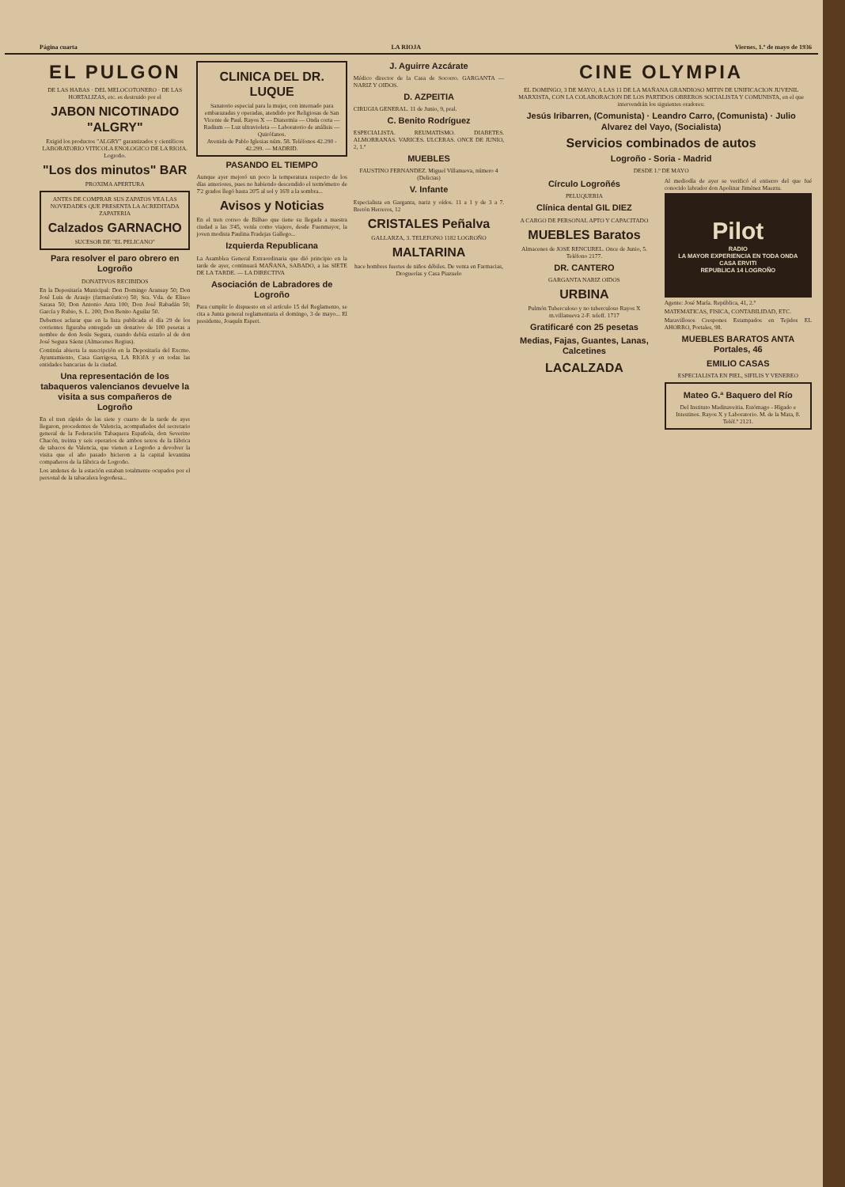Página cuarta LA RIOJA Viernes, 1.º de mayo de 1936
EL PULGON
DE LAS HABAS · DEL MELOCOTONERO · DE LAS HORTALIZAS, etc. es destruido por el
JABON NICOTINADO "ALGRY"
Exigid los productos "ALGRY" garantizados y científicos
LABORATORIO VITICOLA ENOLOGICO DE LA RIOJA. Logroño.
"Los dos minutos" BAR
PROXIMA APERTURA
ANTES DE COMPRAR SUS ZAPATOS VEA LAS NOVEDADES QUE PRESENTA LA ACREDITADA ZAPATERIA
Calzados GARNACHO
SUCESOR DE "EL PELICANO"
Para resolver el paro obrero en Logroño
DONATIVOS RECIBIDOS
En la Depositaría Municipal: Don Domingo Aransay 50; Don José Luis de Araujo (farmacéutico) 50; Sra. Vda. de Eliseo Sarasa 50; Don Antonio Anta 100; Don José Rabadán 50; García y Rubio, S. L. 200; Don Benito Aguilar 50.
Debemos aclarar que en la lista publicada el día 29 de los corrientes figuraba entregado un donativo de 100 pesetas a nombre de don Jesús Segura, cuando debía estarlo al de don José Segura Sáenz (Almacenes Regius).
Continúa abierta la suscripción en la Depositaría del Excmo. Ayuntamiento, Casa Garrigosa, LA RIOJA y en todas las entidades bancarias de la ciudad.
Una representación de los tabaqueros valencianos devuelve la visita a sus compañeros de Logroño
En el tren rápido de las siete y cuarto de la tarde de ayer llegaron, procedentes de Valencia, acompañados del secretario general de la Federación Tabaquera Española, don Severino Chacón, treinta y seis operarios de ambos sexos de la fábrica de tabacos de Valencia, que vienen a Logroño a devolver la visita que el año pasado hicieron a la capital levantina compañeros de la fábrica de Logroño.
Los andenes de la estación estaban totalmente ocupados por el personal de la tabacalera logroñesa...
CLINICA DEL DR. LUQUE
Sanatorio especial para la mujer, con internado para embarazadas y operadas, atendido por Religiosas de San Vicente de Paul. Rayos X — Diatermia — Onda corta — Radium — Luz ultravioleta — Laboratorio de análisis — Quirófanos.
Avenida de Pablo Iglesias núm. 58. Teléfonos 42.290 - 42.299. — MADRID.
PASANDO EL TIEMPO
Aunque ayer mejoró un poco la temperatura respecto de los días anteriores, pues no habiendo descendido el termómetro de 7'2 grados llegó hasta 20'5 al sol y 16'8 a la sombra...
Avisos y Noticias
En el tren correo de Bilbao que tiene su llegada a nuestra ciudad a las 3'45, venía como viajero, desde Fuenmayor, la joven modista Paulina Fradejas Gallego...
Izquierda Republicana
La Asamblea General Extraordinaria que dió principio en la tarde de ayer, continuará MAÑANA, SABADO, a las SIETE DE LA TARDE. — LA DIRECTIVA
Asociación de Labradores de Logroño
Para cumplir lo dispuesto en el artículo 15 del Reglamento, se cita a Junta general reglamentaria el domingo, 3 de mayo... El presidente, Joaquín Espert.
J. Aguirre Azcárate
Médico director de la Casa de Socorro. GARGANTA — NARIZ Y OIDOS.
D. AZPEITIA
CIRUGIA GENERAL. 11 de Junio, 9, pral.
C. Benito Rodríguez
ESPECIALISTA. REUMATISMO. DIABETES. ALMORRANAS. VARICES. ULCERAS. ONCE DE JUNIO, 2, 1.º
MUEBLES
FAUSTINO FERNANDEZ. Miguel Villanueva, número 4 (Delicias)
V. Infante
Especialista en Garganta, nariz y oídos. 11 a 1 y de 3 a 7. Bretón Herreros, 12
CRISTALES Peñalva
GALLARZA, 3. TELEFONO 1182 LOGROÑO
MALTARINA
hace hombres fuertes de niños débiles. De venta en Farmacias, Droguerías y Casa Piazuelo
CINE OLYMPIA
EL DOMINGO, 3 DE MAYO, A LAS 11 DE LA MAÑANA GRANDIOSO MITIN DE UNIFICACION JUVENIL MARXISTA, CON LA COLABORACION DE LOS PARTIDOS OBREROS SOCIALISTA Y COMUNISTA, en el que intervendrán los siguientes oradores:
Jesús Iribarren, (Comunista) · Leandro Carro, (Comunista) · Julio Alvarez del Vayo, (Socialista)
Servicios combinados de autos
Logroño - Soria - Madrid
DESDE 1.º DE MAYO
Círculo Logroñés
PELUQUERIA
Clínica dental GIL DIEZ
A CARGO DE PERSONAL APTO Y CAPACITADO
MUEBLES Baratos
Almacenes de JOSE RENCUREL. Once de Junio, 5. Teléfono 2177.
DR. CANTERO
GARGANTA NARIZ OIDOS
URBINA
Pulmón Tuberculoso y no tuberculoso Rayos X
m.villanueva 2-F. teleff. 1717
Gratificaré con 25 pesetas
Medias, Fajas, Guantes, Lanas, Calcetines
LACALZADA
Al mediodía de ayer se verificó el entierro del que fué conocido labrador don Apolinar Jiménez Maeztu.
Pilot
RADIO
LA MAYOR EXPERIENCIA EN TODA ONDA
CASA ERVITI
REPUBLICA 14 LOGROÑO
Agente: José María. República, 41, 2.º
MATEMATICAS, FISICA, CONTABILIDAD, ETC.
Maravillosos Crespones Estampados en Tejidos EL AHORRO, Portales, 98.
MUEBLES BARATOS ANTA Portales, 46
EMILIO CASAS
ESPECIALISTA EN PIEL, SIFILIS Y VENEREO
Mateo G.ª Baquero del Río
Del Instituto Madinaveitia. Estómago - Hígado e Intestinos. Rayos X y Laboratorio. M. de la Mata, 8. Teléf.º 2121.